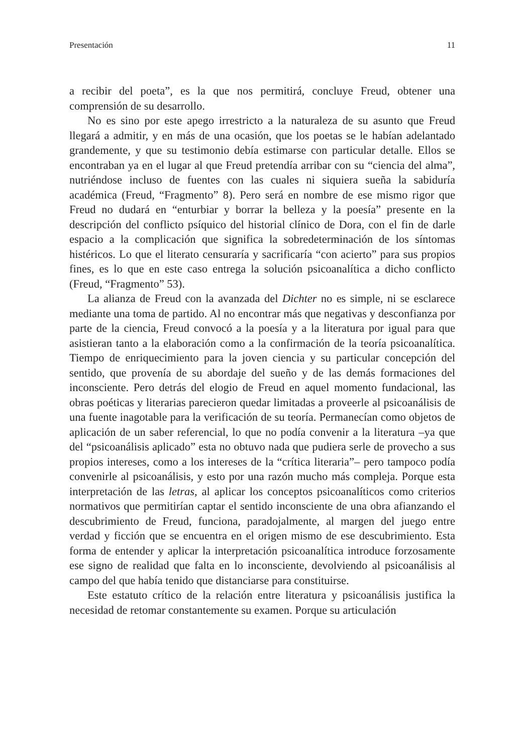Presentación 11
a recibir del poeta”, es la que nos permitirá, concluye Freud, obtener una comprensión de su desarrollo.
No es sino por este apego irrestricto a la naturaleza de su asunto que Freud llegará a admitir, y en más de una ocasión, que los poetas se le habían adelantado grandemente, y que su testimonio debía estimarse con particular detalle. Ellos se encontraban ya en el lugar al que Freud pretendía arribar con su “ciencia del alma”, nutriéndose incluso de fuentes con las cuales ni siquiera sueña la sabiduría académica (Freud, “Fragmento” 8). Pero será en nombre de ese mismo rigor que Freud no dudará en “enturbiar y borrar la belleza y la poesía” presente en la descripción del conflicto psíquico del historial clínico de Dora, con el fin de darle espacio a la complicación que significa la sobredeterminación de los síntomas histéricos. Lo que el literato censuraría y sacrificaría “con acierto” para sus propios fines, es lo que en este caso entrega la solución psicoanalítica a dicho conflicto (Freud, “Fragmento” 53).
La alianza de Freud con la avanzada del Dichter no es simple, ni se esclarece mediante una toma de partido. Al no encontrar más que negativas y desconfianza por parte de la ciencia, Freud convocó a la poesía y a la literatura por igual para que asistieran tanto a la elaboración como a la confirmación de la teoría psicoanalítica. Tiempo de enriquecimiento para la joven ciencia y su particular concepción del sentido, que provenía de su abordaje del sueño y de las demás formaciones del inconsciente. Pero detrás del elogio de Freud en aquel momento fundacional, las obras poéticas y literarias parecieron quedar limitadas a proveerle al psicoanálisis de una fuente inagotable para la verificación de su teoría. Permanecían como objetos de aplicación de un saber referencial, lo que no podía convenir a la literatura –ya que del “psicoanálisis aplicado” esta no obtuvo nada que pudiera serle de provecho a sus propios intereses, como a los intereses de la “crítica literaria”– pero tampoco podía convenirle al psicoanálisis, y esto por una razón mucho más compleja. Porque esta interpretación de las letras, al aplicar los conceptos psicoanalíticos como criterios normativos que permitirían captar el sentido inconsciente de una obra afianzando el descubrimiento de Freud, funciona, paradojalmente, al margen del juego entre verdad y ficción que se encuentra en el origen mismo de ese descubrimiento. Esta forma de entender y aplicar la interpretación psicoanalítica introduce forzosamente ese signo de realidad que falta en lo inconsciente, devolviendo al psicoanálisis al campo del que había tenido que distanciarse para constituirse.
Este estatuto crítico de la relación entre literatura y psicoanálisis justifica la necesidad de retomar constantemente su examen. Porque su articulación